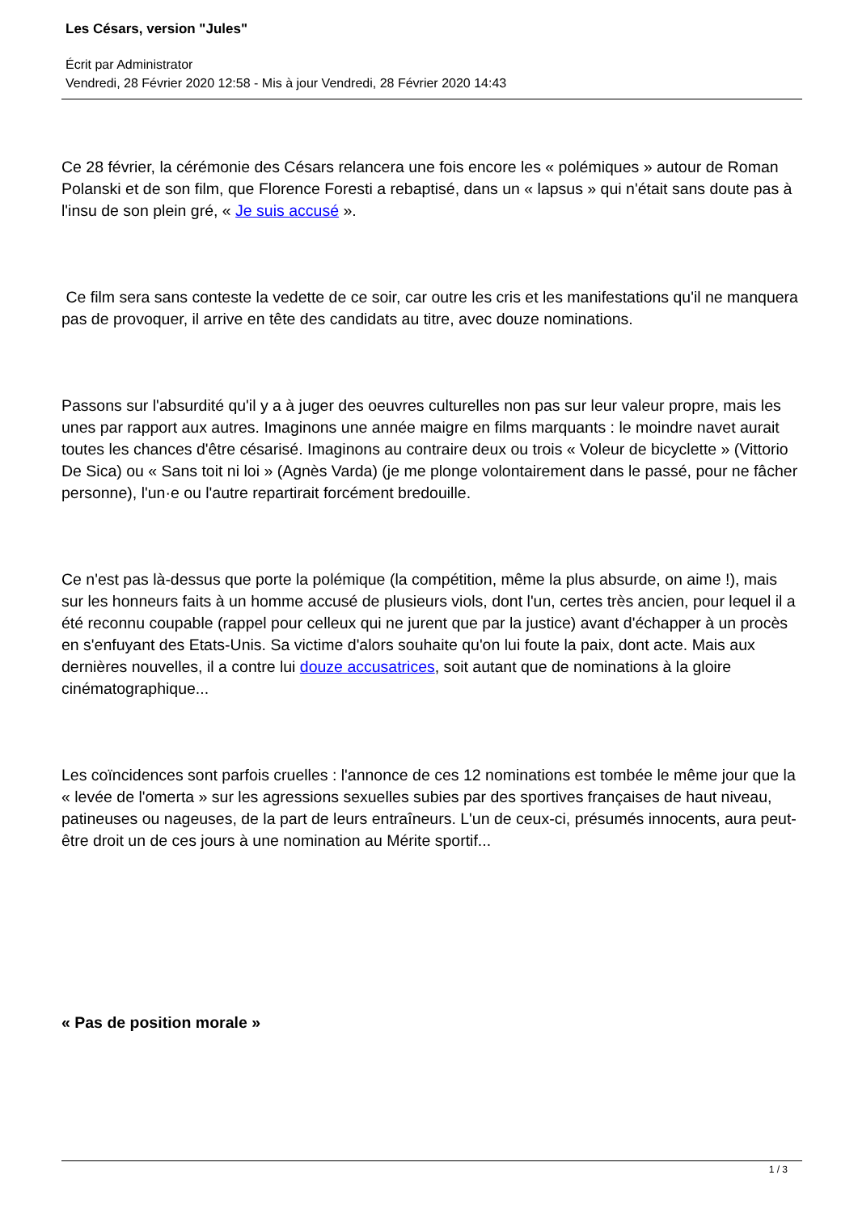Les Césars, version "Jules"
Écrit par Administrator
Vendredi, 28 Février 2020 12:58 - Mis à jour Vendredi, 28 Février 2020 14:43
Ce 28 février, la cérémonie des Césars relancera une fois encore les « polémiques » autour de Roman Polanski et de son film, que Florence Foresti a rebaptisé, dans un « lapsus » qui n'était sans doute pas à l'insu de son plein gré, « Je suis accusé ».
Ce film sera sans conteste la vedette de ce soir, car outre les cris et les manifestations qu'il ne manquera pas de provoquer, il arrive en tête des candidats au titre, avec douze nominations.
Passons sur l'absurdité qu'il y a à juger des oeuvres culturelles non pas sur leur valeur propre, mais les unes par rapport aux autres. Imaginons une année maigre en films marquants : le moindre navet aurait toutes les chances d'être césarisé. Imaginons au contraire deux ou trois « Voleur de bicyclette » (Vittorio De Sica) ou « Sans toit ni loi » (Agnès Varda) (je me plonge volontairement dans le passé, pour ne fâcher personne), l'un·e ou l'autre repartirait forcément bredouille.
Ce n'est pas là-dessus que porte la polémique (la compétition, même la plus absurde, on aime !), mais sur les honneurs faits à un homme accusé de plusieurs viols, dont l'un, certes très ancien, pour lequel il a été reconnu coupable (rappel pour celleux qui ne jurent que par la justice) avant d'échapper à un procès en s'enfuyant des Etats-Unis. Sa victime d'alors souhaite qu'on lui foute la paix, dont acte. Mais aux dernières nouvelles, il a contre lui douze accusatrices, soit autant que de nominations à la gloire cinématographique...
Les coïncidences sont parfois cruelles : l'annonce de ces 12 nominations est tombée le même jour que la « levée de l'omerta » sur les agressions sexuelles subies par des sportives françaises de haut niveau, patineuses ou nageuses, de la part de leurs entraîneurs. L'un de ceux-ci, présumés innocents, aura peut-être droit un de ces jours à une nomination au Mérite sportif...
« Pas de position morale »
1 / 3